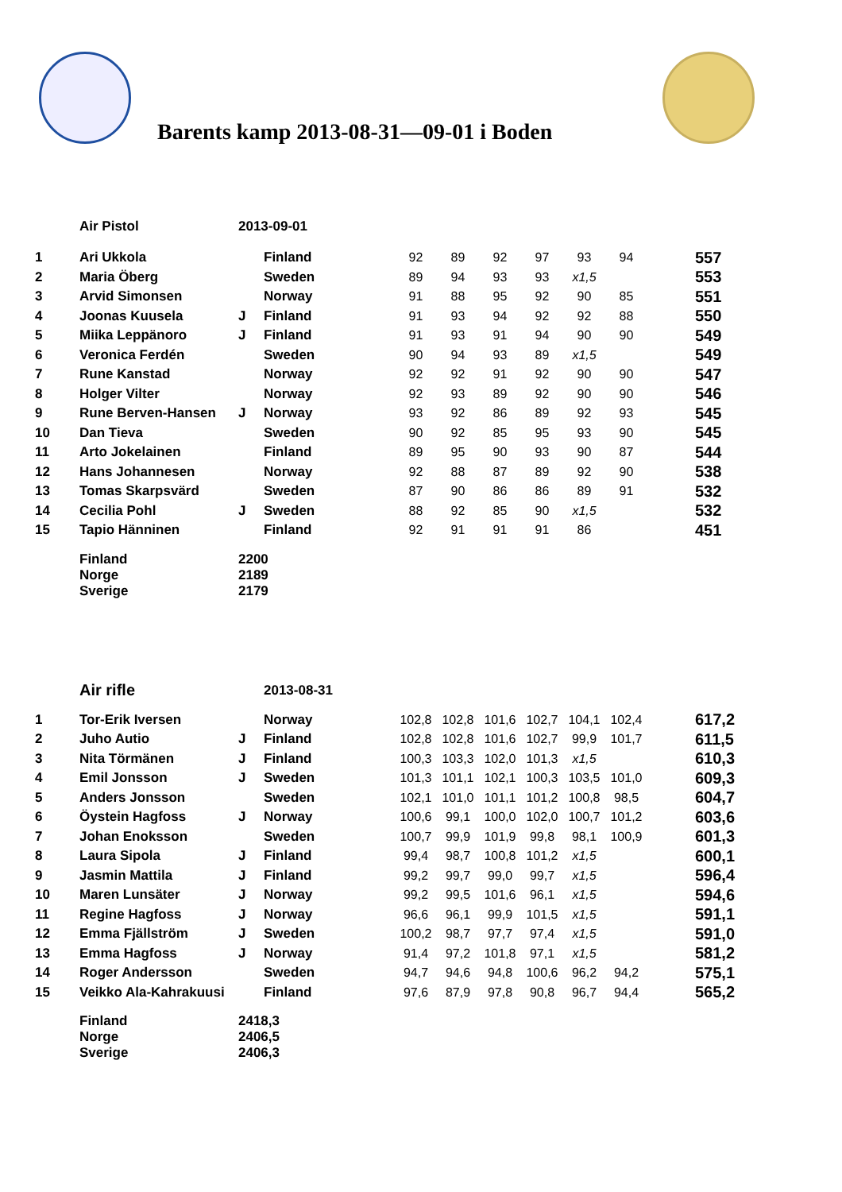Barents kamp 2013-08-31—09-01 i Boden
| | Air Pistol | 2013-09-01 | | | | | | | | |
| 1 | Ari Ukkola | | Finland | 92 | 89 | 92 | 97 | 93 | 94 | 557 |
| 2 | Maria Öberg | | Sweden | 89 | 94 | 93 | 93 | x1,5 | | 553 |
| 3 | Arvid Simonsen | | Norway | 91 | 88 | 95 | 92 | 90 | 85 | 551 |
| 4 | Joonas Kuusela | J | Finland | 91 | 93 | 94 | 92 | 92 | 88 | 550 |
| 5 | Miika Leppänoro | J | Finland | 91 | 93 | 91 | 94 | 90 | 90 | 549 |
| 6 | Veronica Ferdén | | Sweden | 90 | 94 | 93 | 89 | x1,5 | | 549 |
| 7 | Rune Kanstad | | Norway | 92 | 92 | 91 | 92 | 90 | 90 | 547 |
| 8 | Holger Vilter | | Norway | 92 | 93 | 89 | 92 | 90 | 90 | 546 |
| 9 | Rune Berven-Hansen | J | Norway | 93 | 92 | 86 | 89 | 92 | 93 | 545 |
| 10 | Dan Tieva | | Sweden | 90 | 92 | 85 | 95 | 93 | 90 | 545 |
| 11 | Arto Jokelainen | | Finland | 89 | 95 | 90 | 93 | 90 | 87 | 544 |
| 12 | Hans Johannesen | | Norway | 92 | 88 | 87 | 89 | 92 | 90 | 538 |
| 13 | Tomas Skarpsvärd | | Sweden | 87 | 90 | 86 | 86 | 89 | 91 | 532 |
| 14 | Cecilia Pohl | J | Sweden | 88 | 92 | 85 | 90 | x1,5 | | 532 |
| 15 | Tapio Hänninen | | Finland | 92 | 91 | 91 | 91 | 86 | | 451 |
| | Finland | 2200 | | | | | | | | |
| | Norge | 2189 | | | | | | | | |
| | Sverige | 2179 | | | | | | | | |
| | Air rifle | | 2013-08-31 | | | | | | | |
| 1 | Tor-Erik Iversen | | Norway | 102,8 | 102,8 | 101,6 | 102,7 | 104,1 | 102,4 | 617,2 |
| 2 | Juho Autio | J | Finland | 102,8 | 102,8 | 101,6 | 102,7 | 99,9 | 101,7 | 611,5 |
| 3 | Nita Törmänen | J | Finland | 100,3 | 103,3 | 102,0 | 101,3 | x1,5 | | 610,3 |
| 4 | Emil Jonsson | J | Sweden | 101,3 | 101,1 | 102,1 | 100,3 | 103,5 | 101,0 | 609,3 |
| 5 | Anders Jonsson | | Sweden | 102,1 | 101,0 | 101,1 | 101,2 | 100,8 | 98,5 | 604,7 |
| 6 | Öystein Hagfoss | J | Norway | 100,6 | 99,1 | 100,0 | 102,0 | 100,7 | 101,2 | 603,6 |
| 7 | Johan Enoksson | | Sweden | 100,7 | 99,9 | 101,9 | 99,8 | 98,1 | 100,9 | 601,3 |
| 8 | Laura Sipola | J | Finland | 99,4 | 98,7 | 100,8 | 101,2 | x1,5 | | 600,1 |
| 9 | Jasmin Mattila | J | Finland | 99,2 | 99,7 | 99,0 | 99,7 | x1,5 | | 596,4 |
| 10 | Maren Lunsäter | J | Norway | 99,2 | 99,5 | 101,6 | 96,1 | x1,5 | | 594,6 |
| 11 | Regine Hagfoss | J | Norway | 96,6 | 96,1 | 99,9 | 101,5 | x1,5 | | 591,1 |
| 12 | Emma Fjällström | J | Sweden | 100,2 | 98,7 | 97,7 | 97,4 | x1,5 | | 591,0 |
| 13 | Emma Hagfoss | J | Norway | 91,4 | 97,2 | 101,8 | 97,1 | x1,5 | | 581,2 |
| 14 | Roger Andersson | | Sweden | 94,7 | 94,6 | 94,8 | 100,6 | 96,2 | 94,2 | 575,1 |
| 15 | Veikko Ala-Kahrakuusi | | Finland | 97,6 | 87,9 | 97,8 | 90,8 | 96,7 | 94,4 | 565,2 |
| | Finland | 2418,3 | | | | | | | | |
| | Norge | 2406,5 | | | | | | | | |
| | Sverige | 2406,3 | | | | | | | | |